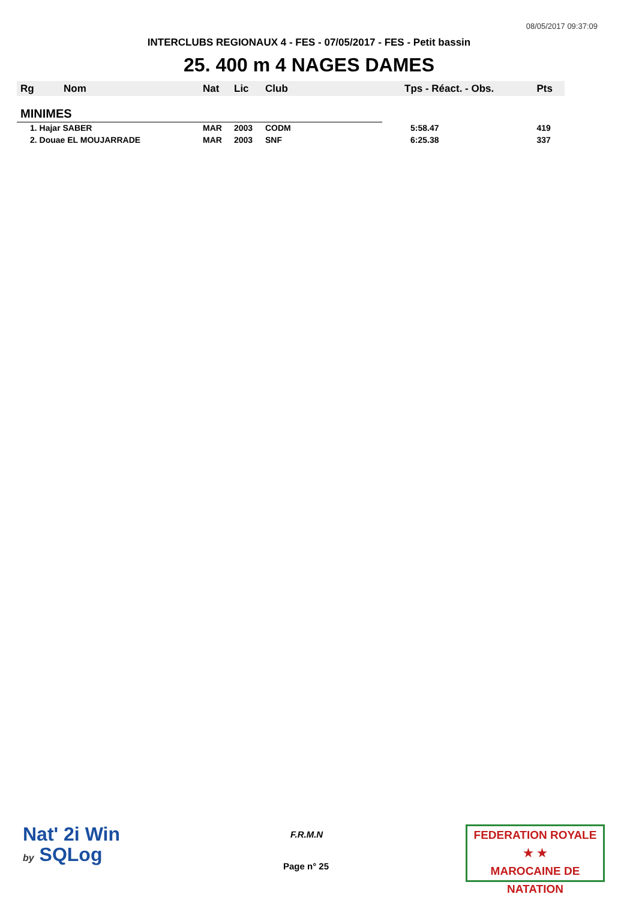08/05/2017 09:37:09
INTERCLUBS REGIONAUX 4 - FES - 07/05/2017 - FES - Petit bassin
25. 400 m 4 NAGES DAMES
| Rg | Nom | Nat | Lic | Club | Tps - Réact. - Obs. | Pts |
| --- | --- | --- | --- | --- | --- | --- |
| MINIMES | | | | | | |
| 1. Hajar SABER | | MAR | 2003 | CODM | 5:58.47 | 419 |
| 2. Douae EL MOUJARRADE | | MAR | 2003 | SNF | 6:25.38 | 337 |
Nat' 2i Win
by SQLog
F.R.M.N
Page n° 25
FEDERATION ROYALE
★ ★
MAROCAINE DE NATATION